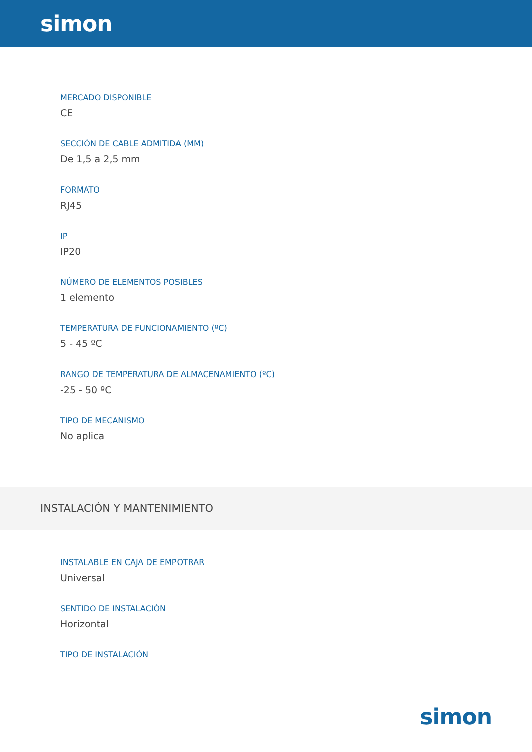simon
MERCADO DISPONIBLE
CE
SECCIÓN DE CABLE ADMITIDA (MM)
De 1,5 a 2,5 mm
FORMATO
RJ45
IP
IP20
NÚMERO DE ELEMENTOS POSIBLES
1 elemento
TEMPERATURA DE FUNCIONAMIENTO (ºC)
5 - 45 ºC
RANGO DE TEMPERATURA DE ALMACENAMIENTO (ºC)
-25 - 50 ºC
TIPO DE MECANISMO
No aplica
INSTALACIÓN Y MANTENIMIENTO
INSTALABLE EN CAJA DE EMPOTRAR
Universal
SENTIDO DE INSTALACIÓN
Horizontal
TIPO DE INSTALACIÓN
simon